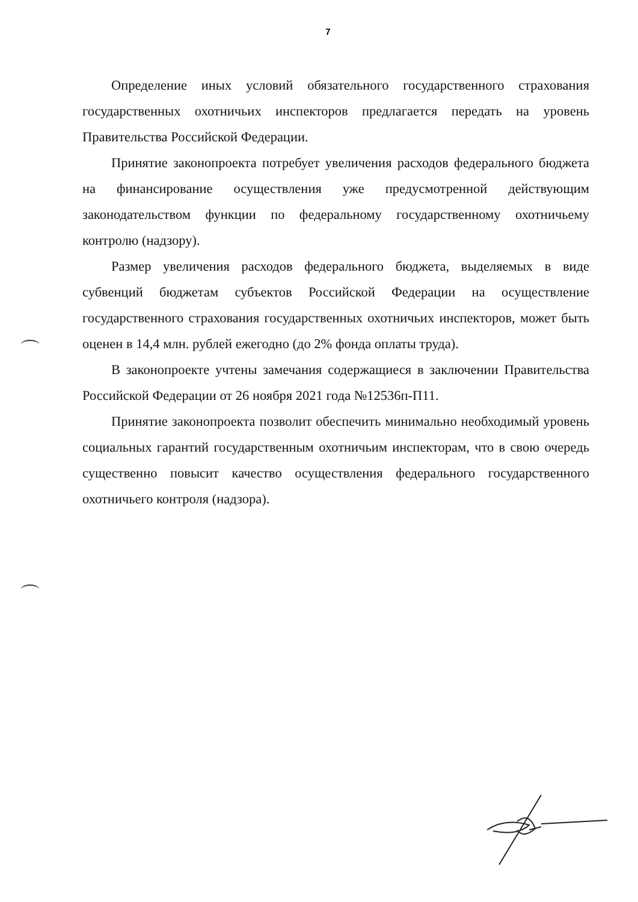7
Определение иных условий обязательного государственного страхования государственных охотничьих инспекторов предлагается передать на уровень Правительства Российской Федерации.
Принятие законопроекта потребует увеличения расходов федерального бюджета на финансирование осуществления уже предусмотренной действующим законодательством функции по федеральному государственному охотничьему контролю (надзору).
Размер увеличения расходов федерального бюджета, выделяемых в виде субвенций бюджетам субъектов Российской Федерации на осуществление государственного страхования государственных охотничьих инспекторов, может быть оценен в 14,4 млн. рублей ежегодно (до 2% фонда оплаты труда).
В законопроекте учтены замечания содержащиеся в заключении Правительства Российской Федерации от 26 ноября 2021 года №12536п-П11.
Принятие законопроекта позволит обеспечить минимально необходимый уровень социальных гарантий государственным охотничьим инспекторам, что в свою очередь существенно повысит качество осуществления федерального государственного охотничьего контроля (надзора).